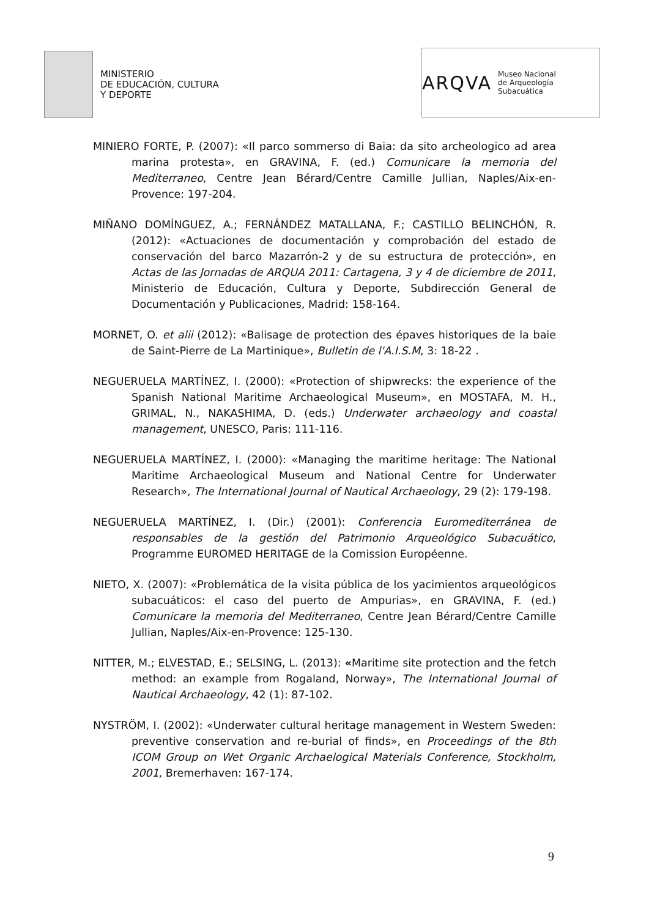MINISTERIO
DE EDUCACIÓN, CULTURA
Y DEPORTE
ARQVA Museo Nacional
de Arqueología Subacuática
MINIERO FORTE, P. (2007): «Il parco sommerso di Baia: da sito archeologico ad area marina protesta», en GRAVINA, F. (ed.) Comunicare la memoria del Mediterraneo, Centre Jean Bérard/Centre Camille Jullian, Naples/Aix-en-Provence: 197-204.
MIÑANO DOMÍNGUEZ, A.; FERNÁNDEZ MATALLANA, F.; CASTILLO BELINCHÓN, R. (2012): «Actuaciones de documentación y comprobación del estado de conservación del barco Mazarrón-2 y de su estructura de protección», en Actas de las Jornadas de ARQUA 2011: Cartagena, 3 y 4 de diciembre de 2011, Ministerio de Educación, Cultura y Deporte, Subdirección General de Documentación y Publicaciones, Madrid: 158-164.
MORNET, O. et alii (2012): «Balisage de protection des épaves historiques de la baie de Saint-Pierre de La Martinique», Bulletin de l'A.I.S.M, 3: 18-22 .
NEGUERUELA MARTÍNEZ, I. (2000): «Protection of shipwrecks: the experience of the Spanish National Maritime Archaeological Museum», en MOSTAFA, M. H., GRIMAL, N., NAKASHIMA, D. (eds.) Underwater archaeology and coastal management, UNESCO, Paris: 111-116.
NEGUERUELA MARTÍNEZ, I. (2000): «Managing the maritime heritage: The National Maritime Archaeological Museum and National Centre for Underwater Research», The International Journal of Nautical Archaeology, 29 (2): 179-198.
NEGUERUELA MARTÍNEZ, I. (Dir.) (2001): Conferencia Euromediterránea de responsables de la gestión del Patrimonio Arqueológico Subacuático, Programme EUROMED HERITAGE de la Comission Européenne.
NIETO, X. (2007): «Problemática de la visita pública de los yacimientos arqueológicos subacuáticos: el caso del puerto de Ampurias», en GRAVINA, F. (ed.) Comunicare la memoria del Mediterraneo, Centre Jean Bérard/Centre Camille Jullian, Naples/Aix-en-Provence: 125-130.
NITTER, M.; ELVESTAD, E.; SELSING, L. (2013): «Maritime site protection and the fetch method: an example from Rogaland, Norway», The International Journal of Nautical Archaeology, 42 (1): 87-102.
NYSTRÖM, I. (2002): «Underwater cultural heritage management in Western Sweden: preventive conservation and re-burial of finds», en Proceedings of the 8th ICOM Group on Wet Organic Archaelogical Materials Conference, Stockholm, 2001, Bremerhaven: 167-174.
9